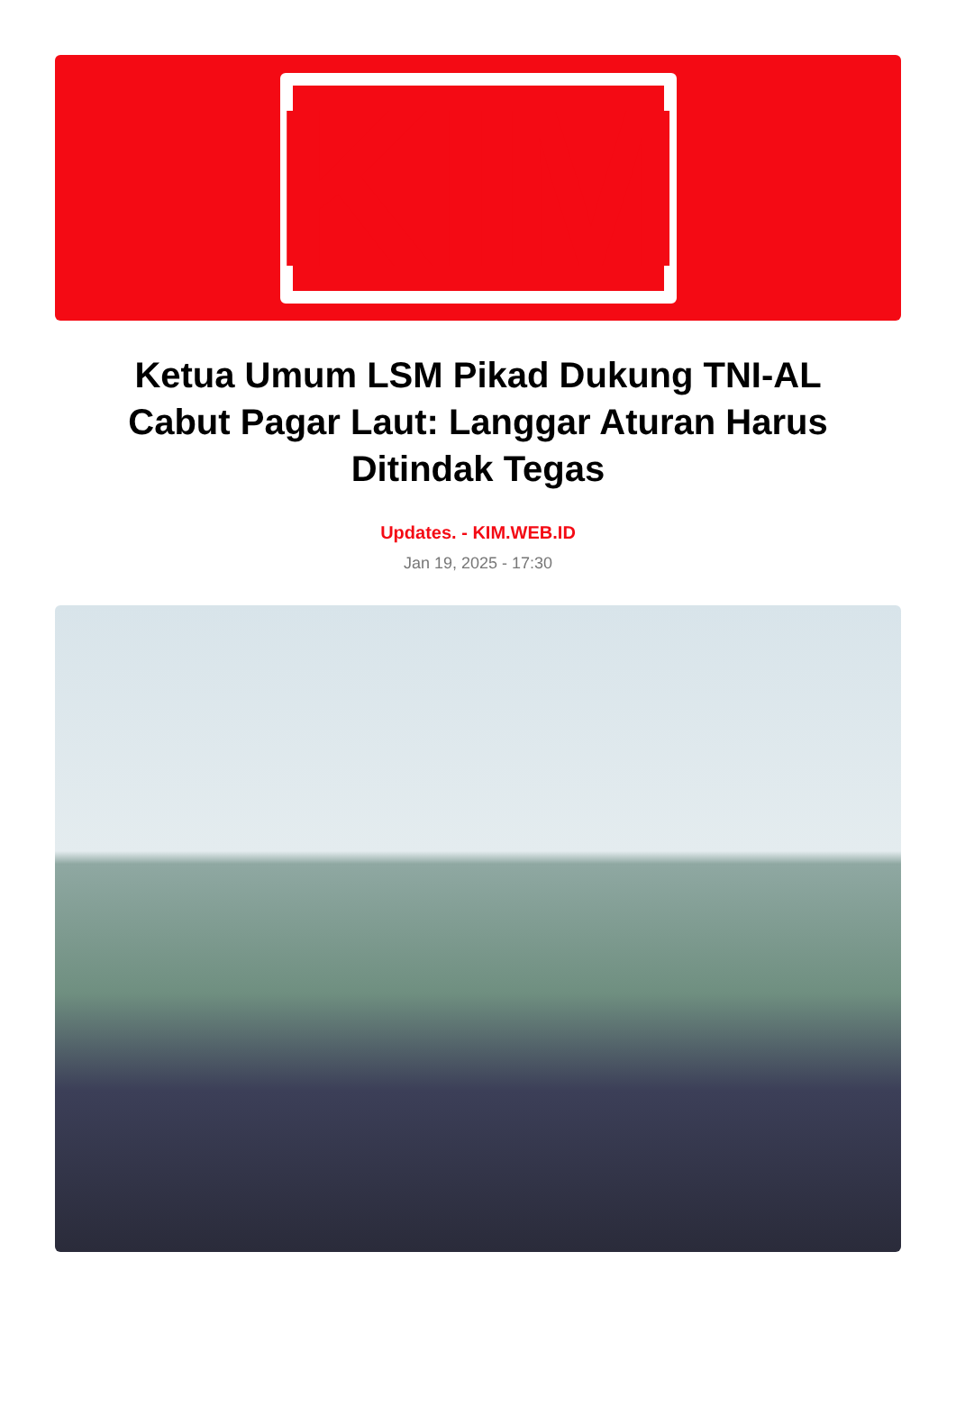KIM
Ketua Umum LSM Pikad Dukung TNI-AL Cabut Pagar Laut: Langgar Aturan Harus Ditindak Tegas
Updates. - KIM.WEB.ID
Jan 19, 2025 - 17:30